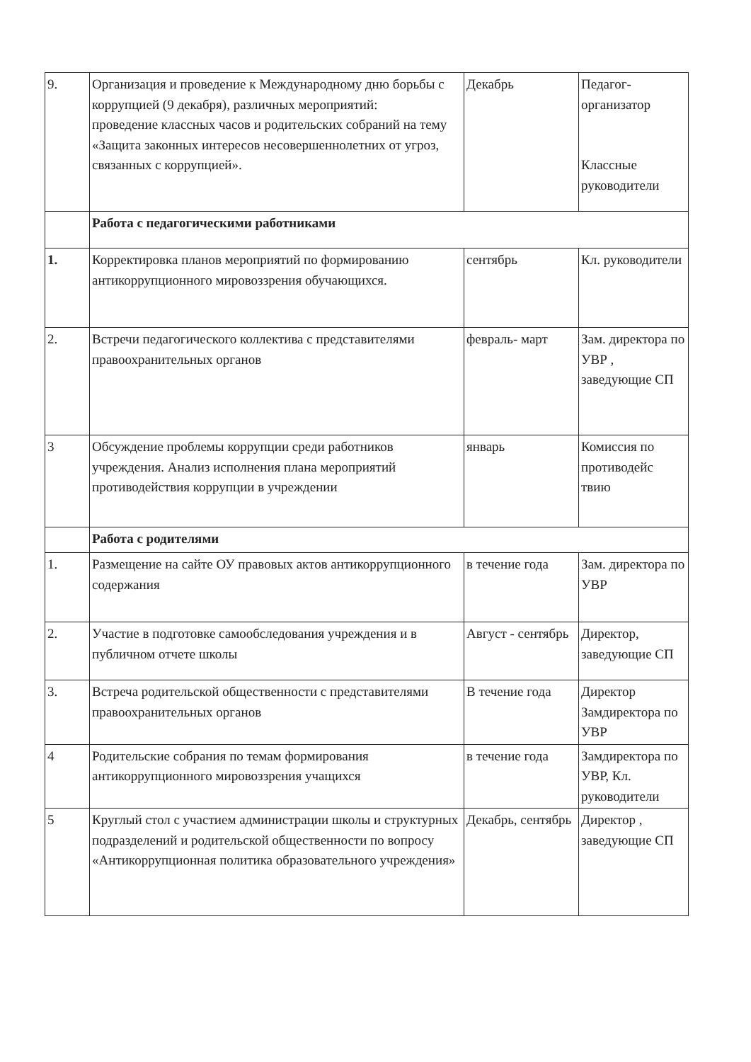| 9. | Организация и проведение к Международному дню борьбы с коррупцией (9 декабря), различных мероприятий: проведение классных часов и родительских собраний на тему «Защита законных интересов несовершеннолетних от угроз, связанных с коррупцией». | Декабрь | Педагог-организатор Классные руководители |
| | Работа с педагогическими работниками | | |
| 1. | Корректировка планов мероприятий по формированию антикоррупционного мировоззрения обучающихся. | сентябрь | Кл. руководители |
| 2. | Встречи педагогического коллектива с представителями правоохранительных органов | февраль- март | Зам. директора по УВР , заведующие СП |
| 3 | Обсуждение проблемы коррупции среди работников учреждения. Анализ исполнения плана мероприятий противодействия коррупции в учреждении | январь | Комиссия по противодейс твию |
| | Работа с родителями | | |
| 1. | Размещение на сайте ОУ правовых актов антикоррупционного содержания | в течение года | Зам. директора по УВР |
| 2. | Участие в подготовке самообследования учреждения и в публичном отчете школы | Август - сентябрь | Директор, заведующие СП |
| 3. | Встреча родительской общественности с представителями правоохранительных органов | В течение года | Директор Замдиректора по УВР |
| 4 | Родительские собрания по темам формирования антикоррупционного мировоззрения учащихся | в течение года | Замдиректора по УВР, Кл. руководители |
| 5 | Круглый стол с участием администрации школы и структурных подразделений и родительской общественности по вопросу «Антикоррупционная политика образовательного учреждения» | Декабрь, сентябрь | Директор , заведующие СП |